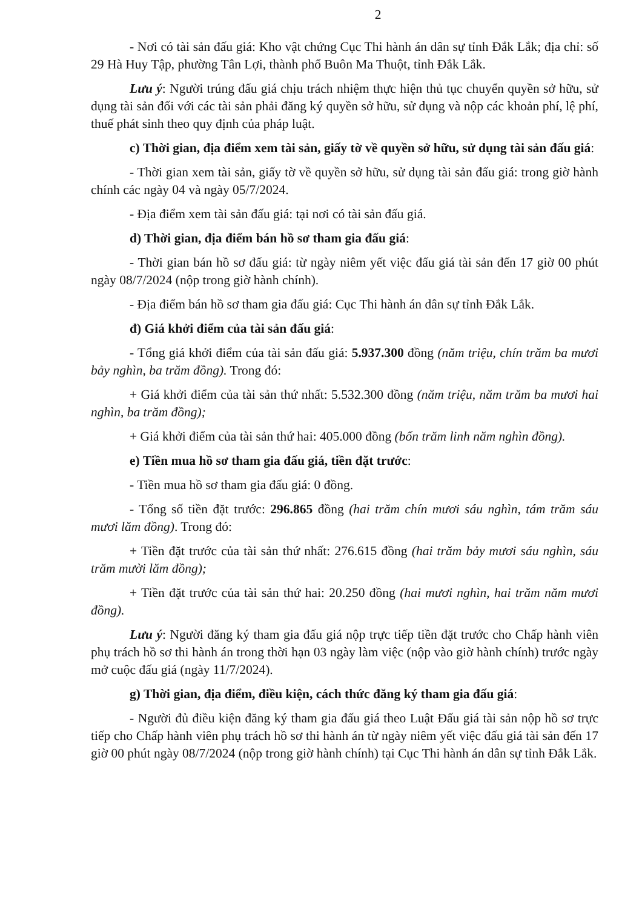2
- Nơi có tài sản đấu giá: Kho vật chứng Cục Thi hành án dân sự tỉnh Đắk Lắk; địa chỉ: số 29 Hà Huy Tập, phường Tân Lợi, thành phố Buôn Ma Thuột, tỉnh Đắk Lắk.
Lưu ý: Người trúng đấu giá chịu trách nhiệm thực hiện thủ tục chuyển quyền sở hữu, sử dụng tài sản đối với các tài sản phải đăng ký quyền sở hữu, sử dụng và nộp các khoản phí, lệ phí, thuế phát sinh theo quy định của pháp luật.
c) Thời gian, địa điểm xem tài sản, giấy tờ về quyền sở hữu, sử dụng tài sản đấu giá:
- Thời gian xem tài sản, giấy tờ về quyền sở hữu, sử dụng tài sản đấu giá: trong giờ hành chính các ngày 04 và ngày 05/7/2024.
- Địa điểm xem tài sản đấu giá: tại nơi có tài sản đấu giá.
d) Thời gian, địa điểm bán hồ sơ tham gia đấu giá:
- Thời gian bán hồ sơ đấu giá: từ ngày niêm yết việc đấu giá tài sản đến 17 giờ 00 phút ngày 08/7/2024 (nộp trong giờ hành chính).
- Địa điểm bán hồ sơ tham gia đấu giá: Cục Thi hành án dân sự tỉnh Đắk Lắk.
đ) Giá khởi điểm của tài sản đấu giá:
- Tổng giá khởi điểm của tài sản đấu giá: 5.937.300 đồng (năm triệu, chín trăm ba mươi bảy nghìn, ba trăm đồng). Trong đó:
+ Giá khởi điểm của tài sản thứ nhất: 5.532.300 đồng (năm triệu, năm trăm ba mươi hai nghìn, ba trăm đồng);
+ Giá khởi điểm của tài sản thứ hai: 405.000 đồng (bốn trăm linh năm nghìn đồng).
e) Tiền mua hồ sơ tham gia đấu giá, tiền đặt trước:
- Tiền mua hồ sơ tham gia đấu giá: 0 đồng.
- Tổng số tiền đặt trước: 296.865 đồng (hai trăm chín mươi sáu nghìn, tám trăm sáu mươi lăm đồng). Trong đó:
+ Tiền đặt trước của tài sản thứ nhất: 276.615 đồng (hai trăm bảy mươi sáu nghìn, sáu trăm mười lăm đồng);
+ Tiền đặt trước của tài sản thứ hai: 20.250 đồng (hai mươi nghìn, hai trăm năm mươi đồng).
Lưu ý: Người đăng ký tham gia đấu giá nộp trực tiếp tiền đặt trước cho Chấp hành viên phụ trách hồ sơ thi hành án trong thời hạn 03 ngày làm việc (nộp vào giờ hành chính) trước ngày mở cuộc đấu giá (ngày 11/7/2024).
g) Thời gian, địa điểm, điều kiện, cách thức đăng ký tham gia đấu giá:
- Người đủ điều kiện đăng ký tham gia đấu giá theo Luật Đấu giá tài sản nộp hồ sơ trực tiếp cho Chấp hành viên phụ trách hồ sơ thi hành án từ ngày niêm yết việc đấu giá tài sản đến 17 giờ 00 phút ngày 08/7/2024 (nộp trong giờ hành chính) tại Cục Thi hành án dân sự tỉnh Đắk Lắk.